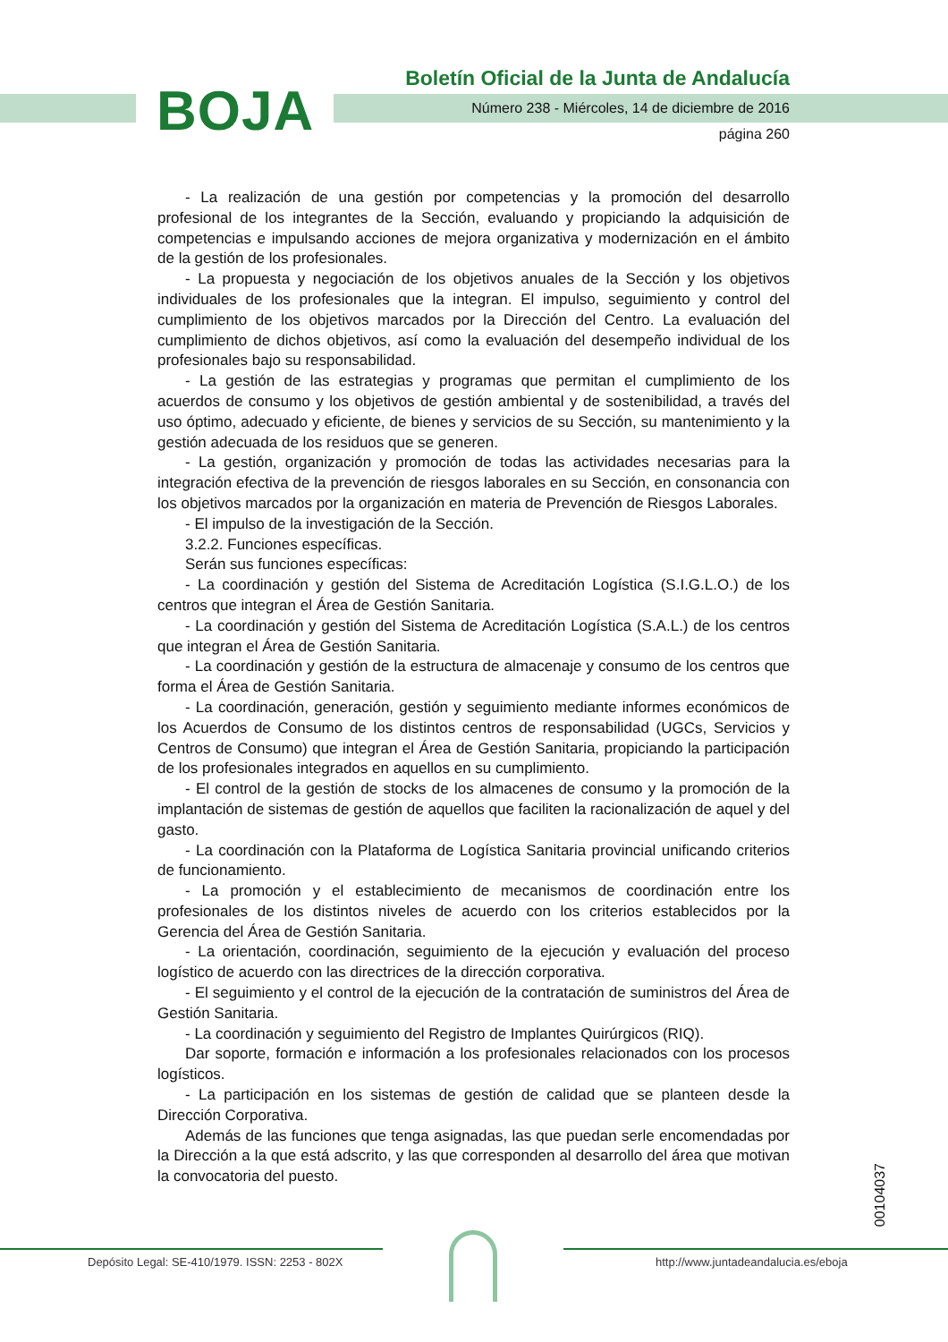BOJA
Boletín Oficial de la Junta de Andalucía
Número 238 - Miércoles, 14 de diciembre de 2016
página 260
- La realización de una gestión por competencias y la promoción del desarrollo profesional de los integrantes de la Sección, evaluando y propiciando la adquisición de competencias e impulsando acciones de mejora organizativa y modernización en el ámbito de la gestión de los profesionales.
- La propuesta y negociación de los objetivos anuales de la Sección y los objetivos individuales de los profesionales que la integran. El impulso, seguimiento y control del cumplimiento de los objetivos marcados por la Dirección del Centro. La evaluación del cumplimiento de dichos objetivos, así como la evaluación del desempeño individual de los profesionales bajo su responsabilidad.
- La gestión de las estrategias y programas que permitan el cumplimiento de los acuerdos de consumo y los objetivos de gestión ambiental y de sostenibilidad, a través del uso óptimo, adecuado y eficiente, de bienes y servicios de su Sección, su mantenimiento y la gestión adecuada de los residuos que se generen.
- La gestión, organización y promoción de todas las actividades necesarias para la integración efectiva de la prevención de riesgos laborales en su Sección, en consonancia con los objetivos marcados por la organización en materia de Prevención de Riesgos Laborales.
- El impulso de la investigación de la Sección.
3.2.2. Funciones específicas.
Serán sus funciones específicas:
- La coordinación y gestión del Sistema de Acreditación Logística (S.I.G.L.O.) de los centros que integran el Área de Gestión Sanitaria.
- La coordinación y gestión del Sistema de Acreditación Logística (S.A.L.) de los centros que integran el Área de Gestión Sanitaria.
- La coordinación y gestión de la estructura de almacenaje y consumo de los centros que forma el Área de Gestión Sanitaria.
- La coordinación, generación, gestión y seguimiento mediante informes económicos de los Acuerdos de Consumo de los distintos centros de responsabilidad (UGCs, Servicios y Centros de Consumo) que integran el Área de Gestión Sanitaria, propiciando la participación de los profesionales integrados en aquellos en su cumplimiento.
- El control de la gestión de stocks de los almacenes de consumo y la promoción de la implantación de sistemas de gestión de aquellos que faciliten la racionalización de aquel y del gasto.
- La coordinación con la Plataforma de Logística Sanitaria provincial unificando criterios de funcionamiento.
- La promoción y el establecimiento de mecanismos de coordinación entre los profesionales de los distintos niveles de acuerdo con los criterios establecidos por la Gerencia del Área de Gestión Sanitaria.
- La orientación, coordinación, seguimiento de la ejecución y evaluación del proceso logístico de acuerdo con las directrices de la dirección corporativa.
- El seguimiento y el control de la ejecución de la contratación de suministros del Área de Gestión Sanitaria.
- La coordinación y seguimiento del Registro de Implantes Quirúrgicos (RIQ).
Dar soporte, formación e información a los profesionales relacionados con los procesos logísticos.
- La participación en los sistemas de gestión de calidad que se planteen desde la Dirección Corporativa.
Además de las funciones que tenga asignadas, las que puedan serle encomendadas por la Dirección a la que está adscrito, y las que corresponden al desarrollo del área que motivan la convocatoria del puesto.
00104037
Depósito Legal: SE-410/1979. ISSN: 2253 - 802X
http://www.juntadeandalucia.es/eboja